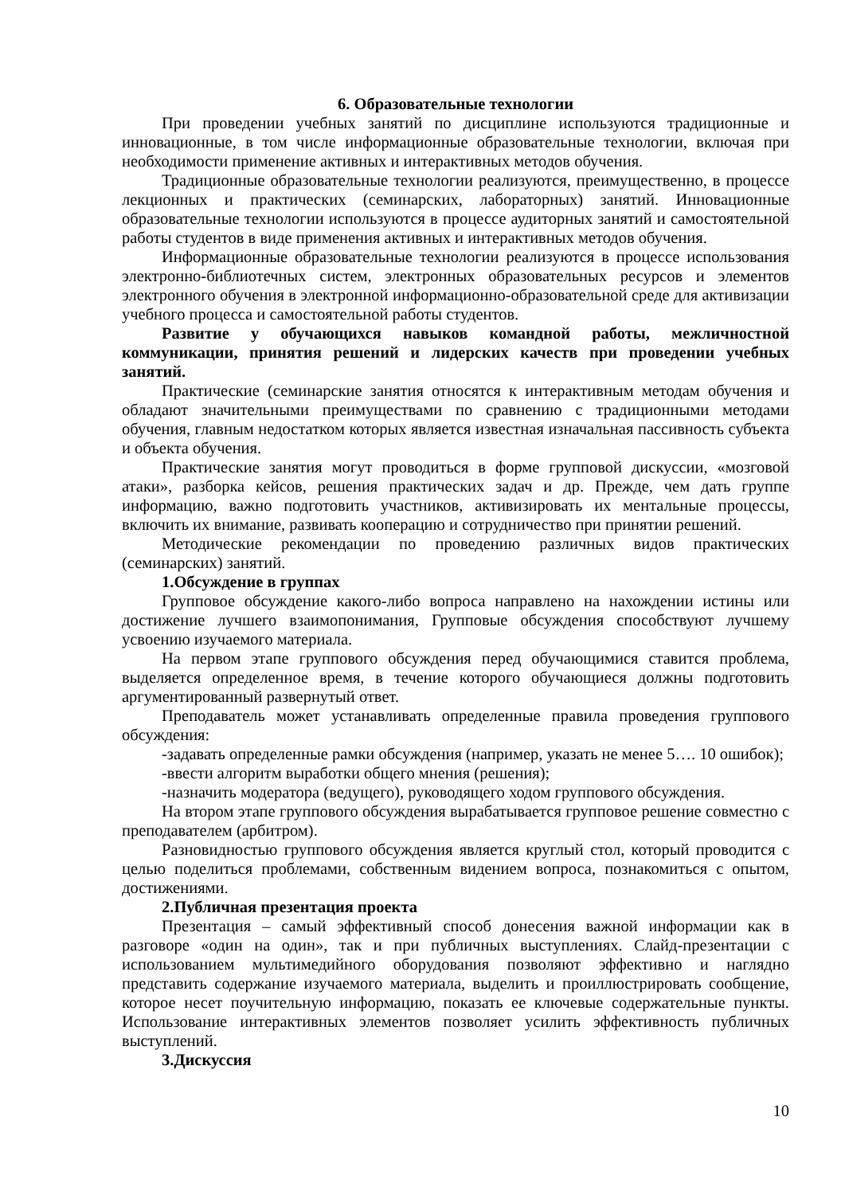6. Образовательные технологии
При проведении учебных занятий по дисциплине используются традиционные и инновационные, в том числе информационные образовательные технологии, включая при необходимости применение активных и интерактивных методов обучения.
Традиционные образовательные технологии реализуются, преимущественно, в процессе лекционных и практических (семинарских, лабораторных) занятий. Инновационные образовательные технологии используются в процессе аудиторных занятий и самостоятельной работы студентов в виде применения активных и интерактивных методов обучения.
Информационные образовательные технологии реализуются в процессе использования электронно-библиотечных систем, электронных образовательных ресурсов и элементов электронного обучения в электронной информационно-образовательной среде для активизации учебного процесса и самостоятельной работы студентов.
Развитие у обучающихся навыков командной работы, межличностной коммуникации, принятия решений и лидерских качеств при проведении учебных занятий.
Практические (семинарские занятия относятся к интерактивным методам обучения и обладают значительными преимуществами по сравнению с традиционными методами обучения, главным недостатком которых является известная изначальная пассивность субъекта и объекта обучения.
Практические занятия могут проводиться в форме групповой дискуссии, «мозговой атаки», разборка кейсов, решения практических задач и др. Прежде, чем дать группе информацию, важно подготовить участников, активизировать их ментальные процессы, включить их внимание, развивать кооперацию и сотрудничество при принятии решений.
Методические рекомендации по проведению различных видов практических (семинарских) занятий.
1.Обсуждение в группах
Групповое обсуждение какого-либо вопроса направлено на нахождении истины или достижение лучшего взаимопонимания, Групповые обсуждения способствуют лучшему усвоению изучаемого материала.
На первом этапе группового обсуждения перед обучающимися ставится проблема, выделяется определенное время, в течение которого обучающиеся должны подготовить аргументированный развернутый ответ.
Преподаватель может устанавливать определенные правила проведения группового обсуждения:
-задавать определенные рамки обсуждения (например, указать не менее 5…. 10 ошибок);
-ввести алгоритм выработки общего мнения (решения);
-назначить модератора (ведущего), руководящего ходом группового обсуждения.
На втором этапе группового обсуждения вырабатывается групповое решение совместно с преподавателем (арбитром).
Разновидностью группового обсуждения является круглый стол, который проводится с целью поделиться проблемами, собственным видением вопроса, познакомиться с опытом, достижениями.
2.Публичная презентация проекта
Презентация – самый эффективный способ донесения важной информации как в разговоре «один на один», так и при публичных выступлениях. Слайд-презентации с использованием мультимедийного оборудования позволяют эффективно и наглядно представить содержание изучаемого материала, выделить и проиллюстрировать сообщение, которое несет поучительную информацию, показать ее ключевые содержательные пункты. Использование интерактивных элементов позволяет усилить эффективность публичных выступлений.
3.Дискуссия
10